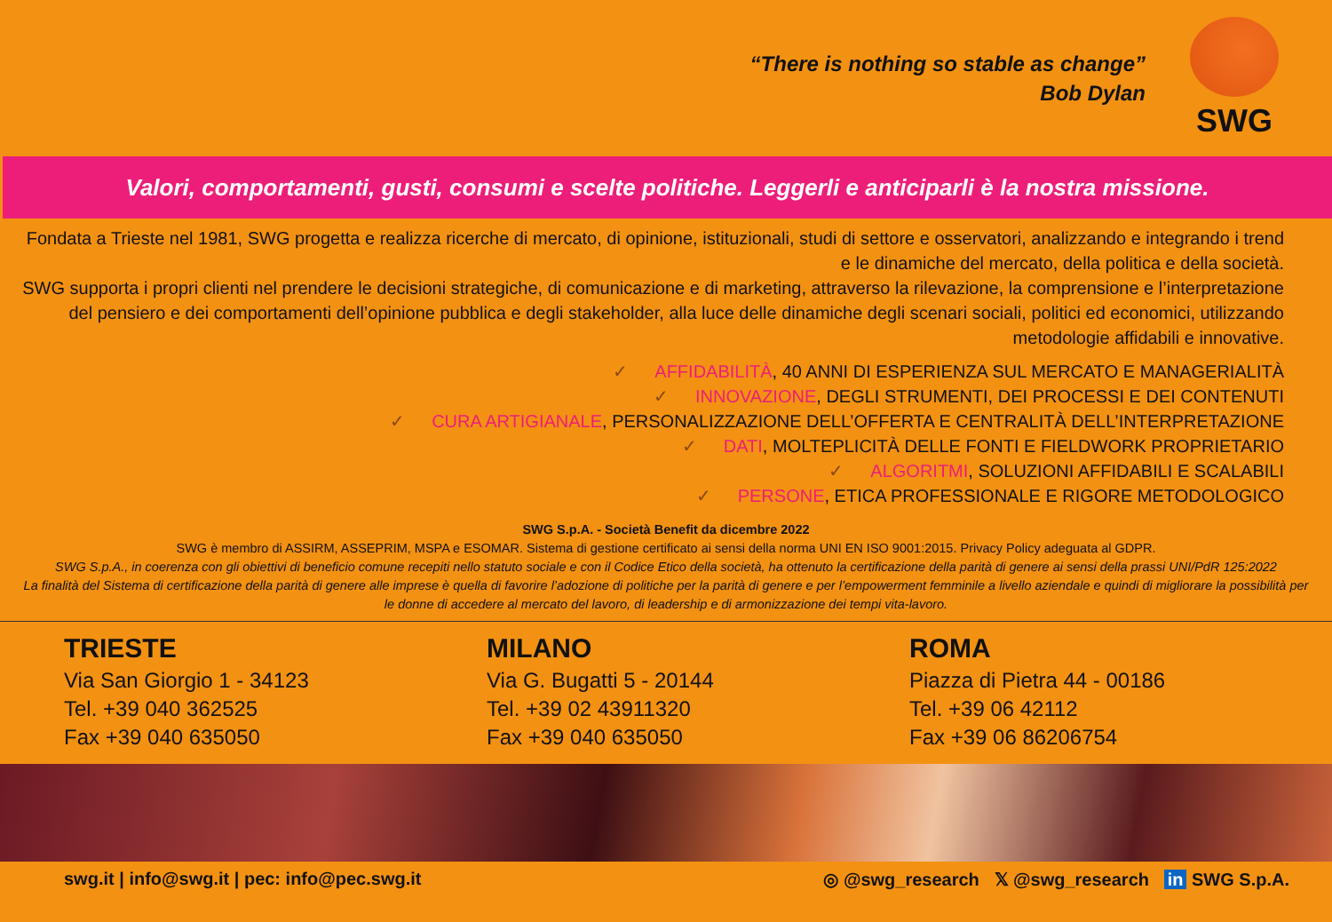“There is nothing so stable as change”
Bob Dylan
SWG
Valori, comportamenti, gusti, consumi e scelte politiche. Leggerli e anticiparli è la nostra missione.
Fondata a Trieste nel 1981, SWG progetta e realizza ricerche di mercato, di opinione, istituzionali, studi di settore e osservatori, analizzando e integrando i trend e le dinamiche del mercato, della politica e della società.
SWG supporta i propri clienti nel prendere le decisioni strategiche, di comunicazione e di marketing, attraverso la rilevazione, la comprensione e l’interpretazione del pensiero e dei comportamenti dell’opinione pubblica e degli stakeholder, alla luce delle dinamiche degli scenari sociali, politici ed economici, utilizzando metodologie affidabili e innovative.
✓ AFFIDABILITÀ, 40 ANNI DI ESPERIENZA SUL MERCATO E MANAGERIALITÀ
✓ INNOVAZIONE, DEGLI STRUMENTI, DEI PROCESSI E DEI CONTENUTI
✓ CURA ARTIGIANALE, PERSONALIZZAZIONE DELL’OFFERTA E CENTRALITÀ DELL’INTERPRETAZIONE
✓ DATI, MOLTEPLICITÀ DELLE FONTI E FIELDWORK PROPRIETARIO
✓ ALGORITMI, SOLUZIONI AFFIDABILI E SCALABILI
✓ PERSONE, ETICA PROFESSIONALE E RIGORE METODOLOGICO
SWG S.p.A. - Società Benefit da dicembre 2022
SWG è membro di ASSIRM, ASSEPRIM, MSPA e ESOMAR. Sistema di gestione certificato ai sensi della norma UNI EN ISO 9001:2015. Privacy Policy adeguata al GDPR.
SWG S.p.A., in coerenza con gli obiettivi di beneficio comune recepiti nello statuto sociale e con il Codice Etico della società, ha ottenuto la certificazione della parità di genere ai sensi della prassi UNI/PdR 125:2022
La finalità del Sistema di certificazione della parità di genere alle imprese è quella di favorire l’adozione di politiche per la parità di genere e per l’empowerment femminile a livello aziendale e quindi di migliorare la possibilità per le donne di accedere al mercato del lavoro, di leadership e di armonizzazione dei tempi vita-lavoro.
TRIESTE
Via San Giorgio 1 - 34123
Tel. +39 040 362525
Fax +39 040 635050
MILANO
Via G. Bugatti 5 - 20144
Tel. +39 02 43911320
Fax +39 040 635050
ROMA
Piazza di Pietra 44 - 00186
Tel. +39 06 42112
Fax +39 06 86206754
swg.it | info@swg.it | pec: info@pec.swg.it ◎ @swg_research 𝕏 @swg_research in SWG S.p.A.